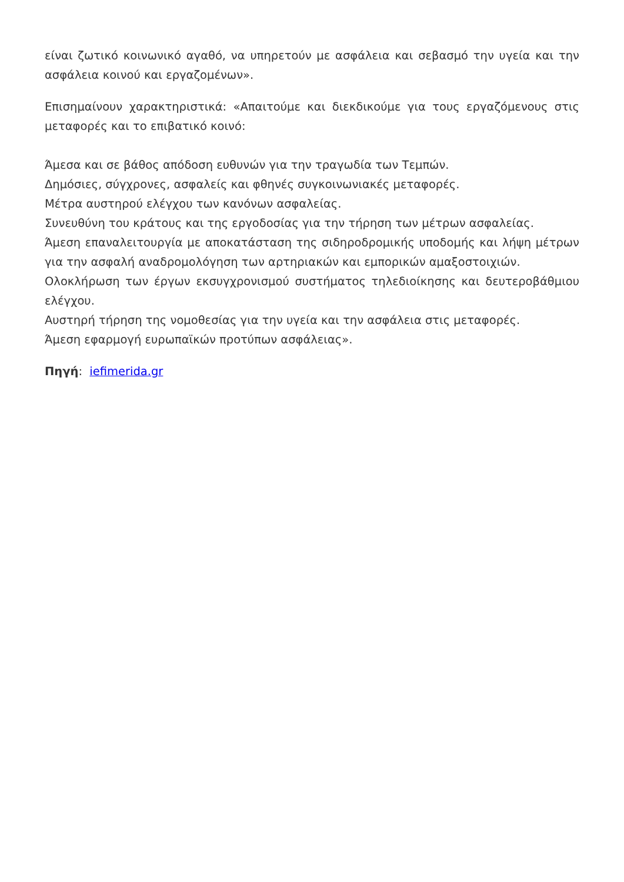είναι ζωτικό κοινωνικό αγαθό, να υπηρετούν με ασφάλεια και σεβασμό την υγεία και την ασφάλεια κοινού και εργαζομένων».
Επισημαίνουν χαρακτηριστικά: «Απαιτούμε και διεκδικούμε για τους εργαζόμενους στις μεταφορές και το επιβατικό κοινό:
Άμεσα και σε βάθος απόδοση ευθυνών για την τραγωδία των Τεμπών.
Δημόσιες, σύγχρονες, ασφαλείς και φθηνές συγκοινωνιακές μεταφορές.
Μέτρα αυστηρού ελέγχου των κανόνων ασφαλείας.
Συνευθύνη του κράτους και της εργοδοσίας για την τήρηση των μέτρων ασφαλείας.
Άμεση επαναλειτουργία με αποκατάσταση της σιδηροδρομικής υποδομής και λήψη μέτρων για την ασφαλή αναδρομολόγηση των αρτηριακών και εμπορικών αμαξοστοιχιών.
Ολοκλήρωση των έργων εκσυγχρονισμού συστήματος τηλεδιοίκησης και δευτεροβάθμιου ελέγχου.
Αυστηρή τήρηση της νομοθεσίας για την υγεία και την ασφάλεια στις μεταφορές.
Άμεση εφαρμογή ευρωπαϊκών προτύπων ασφάλειας».
Πηγή: iefimerida.gr